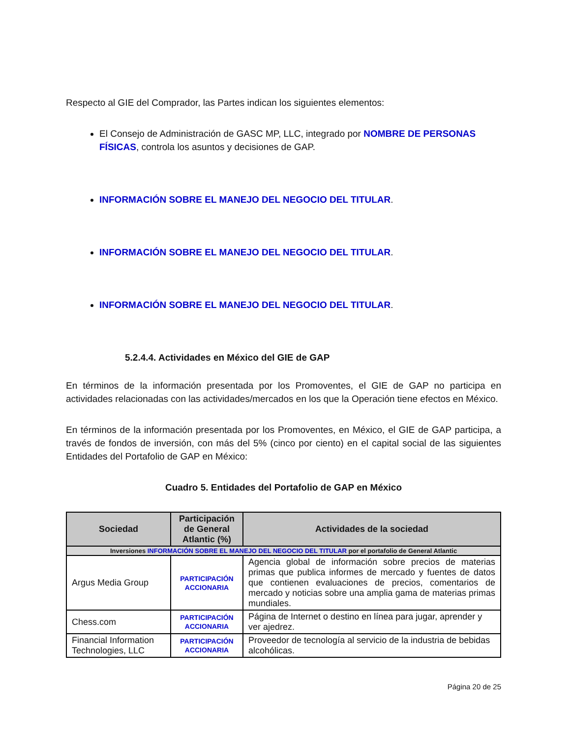Respecto al GIE del Comprador, las Partes indican los siguientes elementos:
El Consejo de Administración de GASC MP, LLC, integrado por NOMBRE DE PERSONAS FÍSICAS, controla los asuntos y decisiones de GAP.
INFORMACIÓN SOBRE EL MANEJO DEL NEGOCIO DEL TITULAR.
INFORMACIÓN SOBRE EL MANEJO DEL NEGOCIO DEL TITULAR.
INFORMACIÓN SOBRE EL MANEJO DEL NEGOCIO DEL TITULAR.
5.2.4.4. Actividades en México del GIE de GAP
En términos de la información presentada por los Promoventes, el GIE de GAP no participa en actividades relacionadas con las actividades/mercados en los que la Operación tiene efectos en México.
En términos de la información presentada por los Promoventes, en México, el GIE de GAP participa, a través de fondos de inversión, con más del 5% (cinco por ciento) en el capital social de las siguientes Entidades del Portafolio de GAP en México:
Cuadro 5. Entidades del Portafolio de GAP en México
| Sociedad | Participación de General Atlantic (%) | Actividades de la sociedad |
| --- | --- | --- |
| Inversiones INFORMACIÓN SOBRE EL MANEJO DEL NEGOCIO DEL TITULAR por el portafolio de General Atlantic | | |
| Argus Media Group | PARTICIPACIÓN ACCIONARIA | Agencia global de información sobre precios de materias primas que publica informes de mercado y fuentes de datos que contienen evaluaciones de precios, comentarios de mercado y noticias sobre una amplia gama de materias primas mundiales. |
| Chess.com | PARTICIPACIÓN ACCIONARIA | Página de Internet o destino en línea para jugar, aprender y ver ajedrez. |
| Financial Information Technologies, LLC | PARTICIPACIÓN ACCIONARIA | Proveedor de tecnología al servicio de la industria de bebidas alcohólicas. |
Página 20 de 25